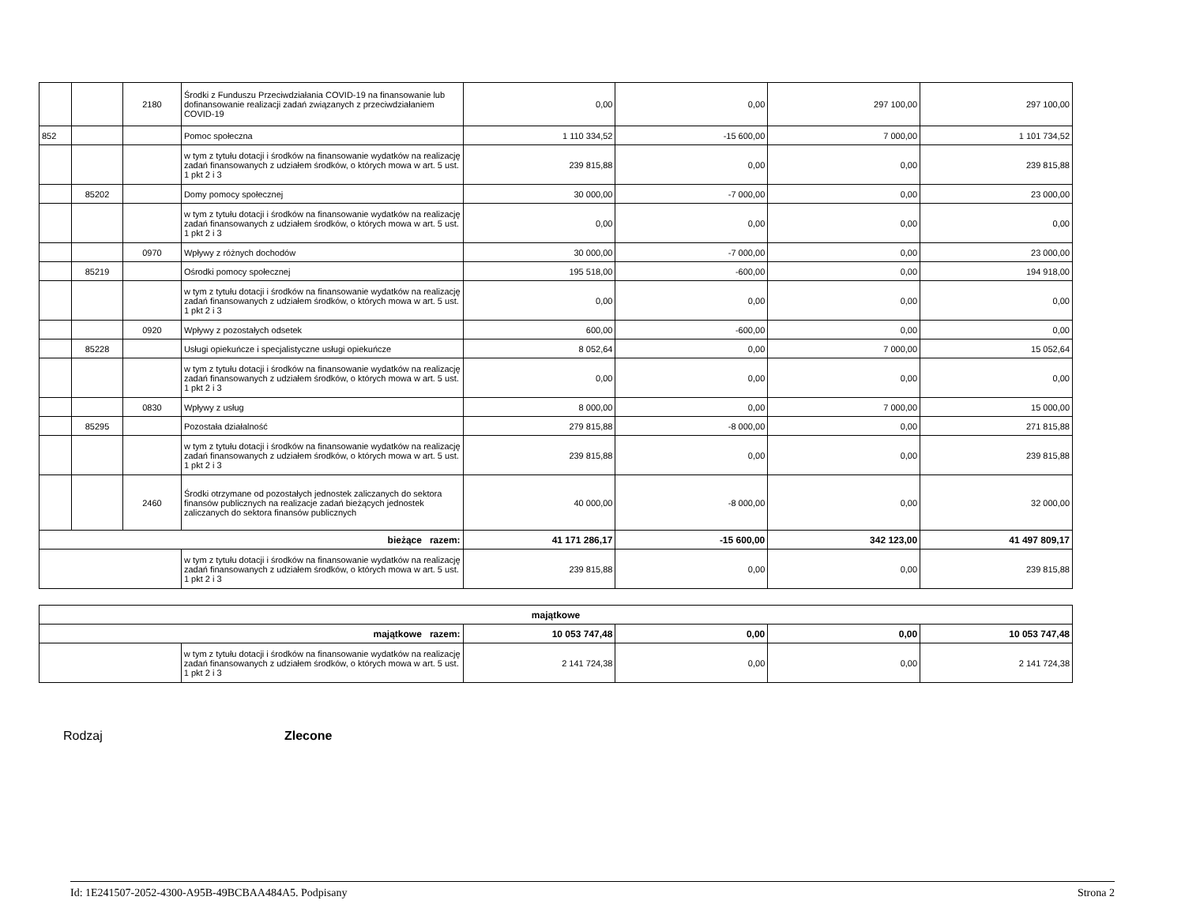| | | 2180 | Środki z Funduszu Przeciwdziałania COVID-19 na finansowanie lub dofinansowanie realizacji zadań związanych z przeciwdziałaniem COVID-19 | 0,00 | 0,00 | 297 100,00 | 297 100,00 |
| 852 | | | Pomoc społeczna | 1 110 334,52 | -15 600,00 | 7 000,00 | 1 101 734,52 |
| | | | w tym z tytułu dotacji i środków na finansowanie wydatków na realizację zadań finansowanych z udziałem środków, o których mowa w art. 5 ust. 1 pkt 2 i 3 | 239 815,88 | 0,00 | 0,00 | 239 815,88 |
| | 85202 | | Domy pomocy społecznej | 30 000,00 | -7 000,00 | 0,00 | 23 000,00 |
| | | | w tym z tytułu dotacji i środków na finansowanie wydatków na realizację zadań finansowanych z udziałem środków, o których mowa w art. 5 ust. 1 pkt 2 i 3 | 0,00 | 0,00 | 0,00 | 0,00 |
| | | 0970 | Wpływy z różnych dochodów | 30 000,00 | -7 000,00 | 0,00 | 23 000,00 |
| | 85219 | | Ośrodki pomocy społecznej | 195 518,00 | -600,00 | 0,00 | 194 918,00 |
| | | | w tym z tytułu dotacji i środków na finansowanie wydatków na realizację zadań finansowanych z udziałem środków, o których mowa w art. 5 ust. 1 pkt 2 i 3 | 0,00 | 0,00 | 0,00 | 0,00 |
| | | 0920 | Wpływy z pozostałych odsetek | 600,00 | -600,00 | 0,00 | 0,00 |
| | 85228 | | Usługi opiekuńcze i specjalistyczne usługi opiekuńcze | 8 052,64 | 0,00 | 7 000,00 | 15 052,64 |
| | | | w tym z tytułu dotacji i środków na finansowanie wydatków na realizację zadań finansowanych z udziałem środków, o których mowa w art. 5 ust. 1 pkt 2 i 3 | 0,00 | 0,00 | 0,00 | 0,00 |
| | | 0830 | Wpływy z usług | 8 000,00 | 0,00 | 7 000,00 | 15 000,00 |
| | 85295 | | Pozostała działalność | 279 815,88 | -8 000,00 | 0,00 | 271 815,88 |
| | | | w tym z tytułu dotacji i środków na finansowanie wydatków na realizację zadań finansowanych z udziałem środków, o których mowa w art. 5 ust. 1 pkt 2 i 3 | 239 815,88 | 0,00 | 0,00 | 239 815,88 |
| | | 2460 | Środki otrzymane od pozostałych jednostek zaliczanych do sektora finansów publicznych na realizacje zadań bieżących jednostek zaliczanych do sektora finansów publicznych | 40 000,00 | -8 000,00 | 0,00 | 32 000,00 |
| bieżące razem: | | | | 41 171 286,17 | -15 600,00 | 342 123,00 | 41 497 809,17 |
| | | | w tym z tytułu dotacji i środków na finansowanie wydatków na realizację zadań finansowanych z udziałem środków, o których mowa w art. 5 ust. 1 pkt 2 i 3 | 239 815,88 | 0,00 | 0,00 | 239 815,88 |
| majątkowe | | | | | |
| majątkowe razem: | | 10 053 747,48 | 0,00 | 0,00 | 10 053 747,48 |
| | w tym z tytułu dotacji i środków na finansowanie wydatków na realizację zadań finansowanych z udziałem środków, o których mowa w art. 5 ust. 1 pkt 2 i 3 | 2 141 724,38 | 0,00 | 0,00 | 2 141 724,38 |
Rodzaj Zlecone
Id: 1E241507-2052-4300-A95B-49BCBAA484A5. Podpisany Strona 2